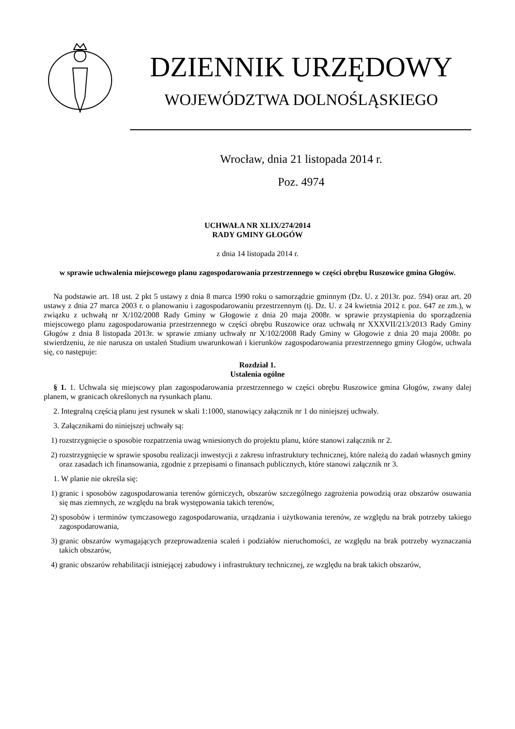DZIENNIK URZĘDOWY
WOJEWÓDZTWA DOLNOŚLĄSKIEGO
Wrocław, dnia 21 listopada 2014 r.
Poz. 4974
UCHWAŁA NR XLIX/274/2014
RADY GMINY GŁOGÓW
z dnia 14 listopada 2014 r.
w sprawie uchwalenia miejscowego planu zagospodarowania przestrzennego w części obrębu Ruszowice gmina Głogów.
Na podstawie art. 18 ust. 2 pkt 5 ustawy z dnia 8 marca 1990 roku o samorządzie gminnym (Dz. U. z 2013r. poz. 594) oraz art. 20 ustawy z dnia 27 marca 2003 r. o planowaniu i zagospodarowaniu przestrzennym (tj. Dz. U. z 24 kwietnia 2012 r. poz. 647 ze zm.), w związku z uchwałą nr X/102/2008 Rady Gminy w Głogowie z dnia 20 maja 2008r. w sprawie przystąpienia do sporządzenia miejscowego planu zagospodarowania przestrzennego w części obrębu Ruszowice oraz uchwałą nr XXXVII/213/2013 Rady Gminy Głogów z dnia 8 listopada 2013r. w sprawie zmiany uchwały nr X/102/2008 Rady Gminy w Głogowie z dnia 20 maja 2008r. po stwierdzeniu, że nie narusza on ustaleń Studium uwarunkowań i kierunków zagospodarowania przestrzennego gminy Głogów, uchwala się, co następuje:
Rozdział 1.
Ustalenia ogólne
§ 1. 1. Uchwala się miejscowy plan zagospodarowania przestrzennego w części obrębu Ruszowice gmina Głogów, zwany dalej planem, w granicach określonych na rysunkach planu.
2. Integralną częścią planu jest rysunek w skali 1:1000, stanowiący załącznik nr 1 do niniejszej uchwały.
3. Załącznikami do niniejszej uchwały są:
1) rozstrzygnięcie o sposobie rozpatrzenia uwag wniesionych do projektu planu, które stanowi załącznik nr 2.
2) rozstrzygnięcie w sprawie sposobu realizacji inwestycji z zakresu infrastruktury technicznej, które należą do zadań własnych gminy oraz zasadach ich finansowania, zgodnie z przepisami o finansach publicznych, które stanowi załącznik nr 3.
1. W planie nie określa się:
1) granic i sposobów zagospodarowania terenów górniczych, obszarów szczególnego zagrożenia powodzią oraz obszarów osuwania się mas ziemnych, ze względu na brak występowania takich terenów,
2) sposobów i terminów tymczasowego zagospodarowania, urządzania i użytkowania terenów, ze względu na brak potrzeby takiego zagospodarowania,
3) granic obszarów wymagających przeprowadzenia scaleń i podziałów nieruchomości, ze względu na brak potrzeby wyznaczania takich obszarów,
4) granic obszarów rehabilitacji istniejącej zabudowy i infrastruktury technicznej, ze względu na brak takich obszarów,